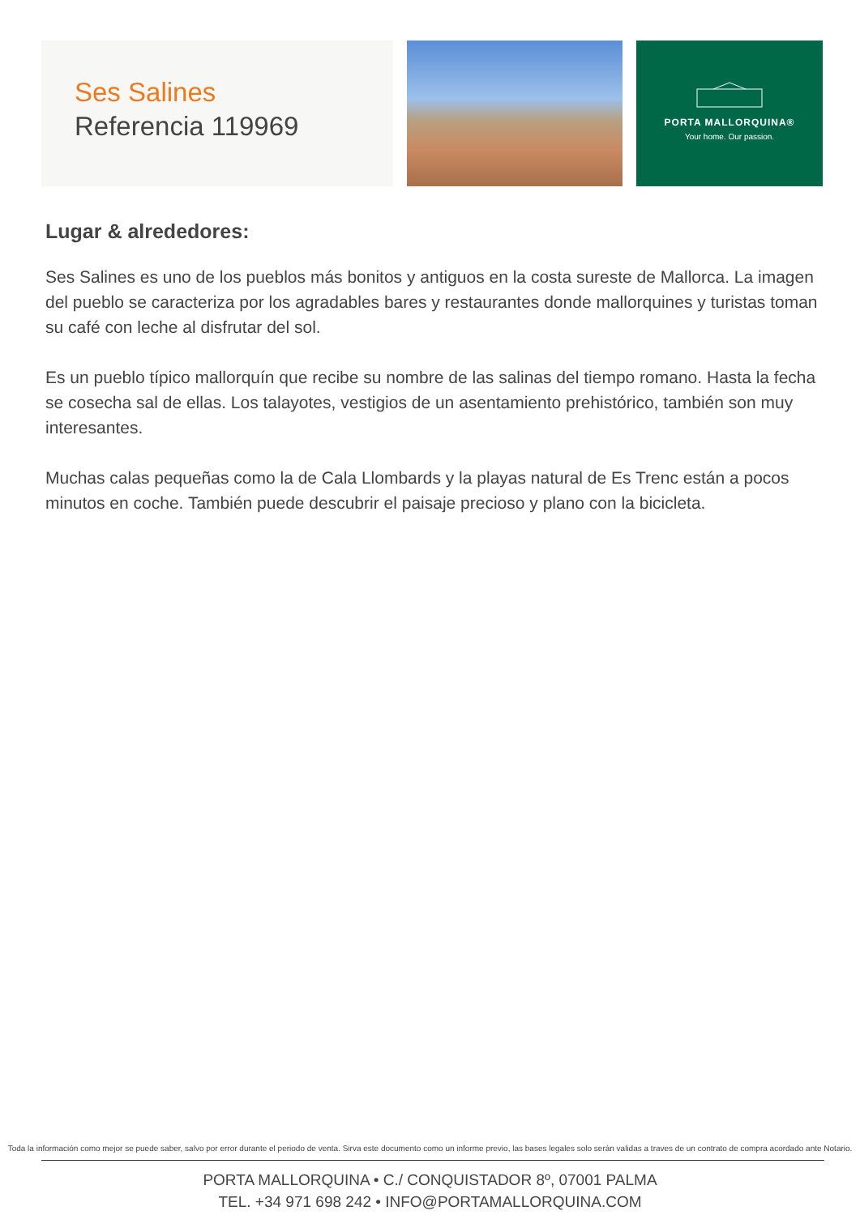Ses Salines
Referencia 119969
PORTA MALLORQUINA®
Your home. Our passion.
Lugar & alrededores:
Ses Salines es uno de los pueblos más bonitos y antiguos en la costa sureste de Mallorca. La imagen del pueblo se caracteriza por los agradables bares y restaurantes donde mallorquines y turistas toman su café con leche al disfrutar del sol.
Es un pueblo típico mallorquín que recibe su nombre de las salinas del tiempo romano. Hasta la fecha se cosecha sal de ellas. Los talayotes, vestigios de un asentamiento prehistórico, también son muy interesantes.
Muchas calas pequeñas como la de Cala Llombards y la playas natural de Es Trenc están a pocos minutos en coche. También puede descubrir el paisaje precioso y plano con la bicicleta.
Toda la información como mejor se puede saber, salvo por error durante el periodo de venta. Sirva este documento como un informe previo, las bases legales solo serán validas a traves de un contrato de compra acordado ante Notario.
PORTA MALLORQUINA • C./ CONQUISTADOR 8º, 07001 PALMA
TEL. +34 971 698 242 • INFO@PORTAMALLORQUINA.COM